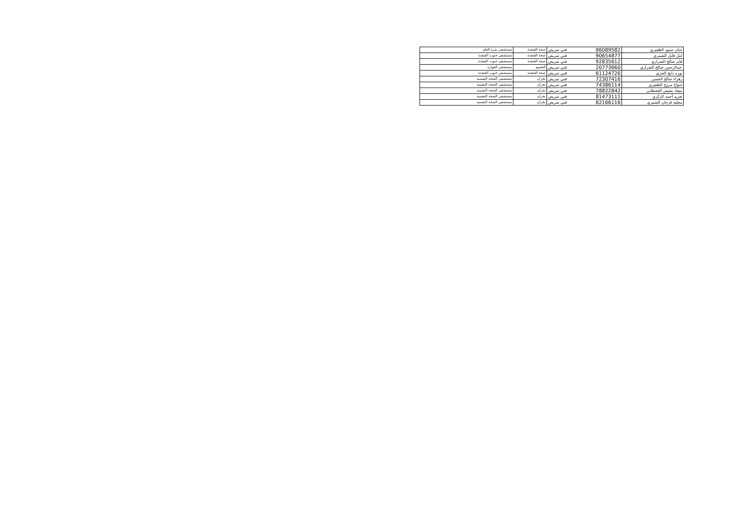| حنان حمود الظفيري | 86089582 | فني تمريض | صحة القنفذة | مستشفى نمرة العام |
| امل قابل الشمري | 90654877 | فني تمريض | صحة القنفذة | مستشفى جنوب القنفذة |
| فايز صالح الشراري | 92835612 | فني تمريض | صحة القنفذة | مستشفى جنوب القنفذة |
| عبدالرحمن صالح الشراري | 20773660 | فني تمريض | القصيم | مستشفى القوارة |
| نوره دايج العنزي | 61124726 | فني تمريض | صحة القنفذة | مستشفى جنوب القنفذة |
| زهراء صالح الحسن | 72307416 | فني تمريض | نجران | مستشفى الصحه النفسيه |
| امواج مروح الظفيري | 74386114 | فني تمريض | نجران | مستشفى الصحه النفسيه |
| ميعاد معيض القحطاني | 78822842 | فني تمريض | نجران | مستشفى الصحه النفسيه |
| تغريد أحمد الزكري | 81473111 | فني تمريض | نجران | مستشفى الصحه النفسيه |
| مجليه فرحان الشمري | 82166116 | فني تمريض | نجران | مستشفى الصحه النفسيه |